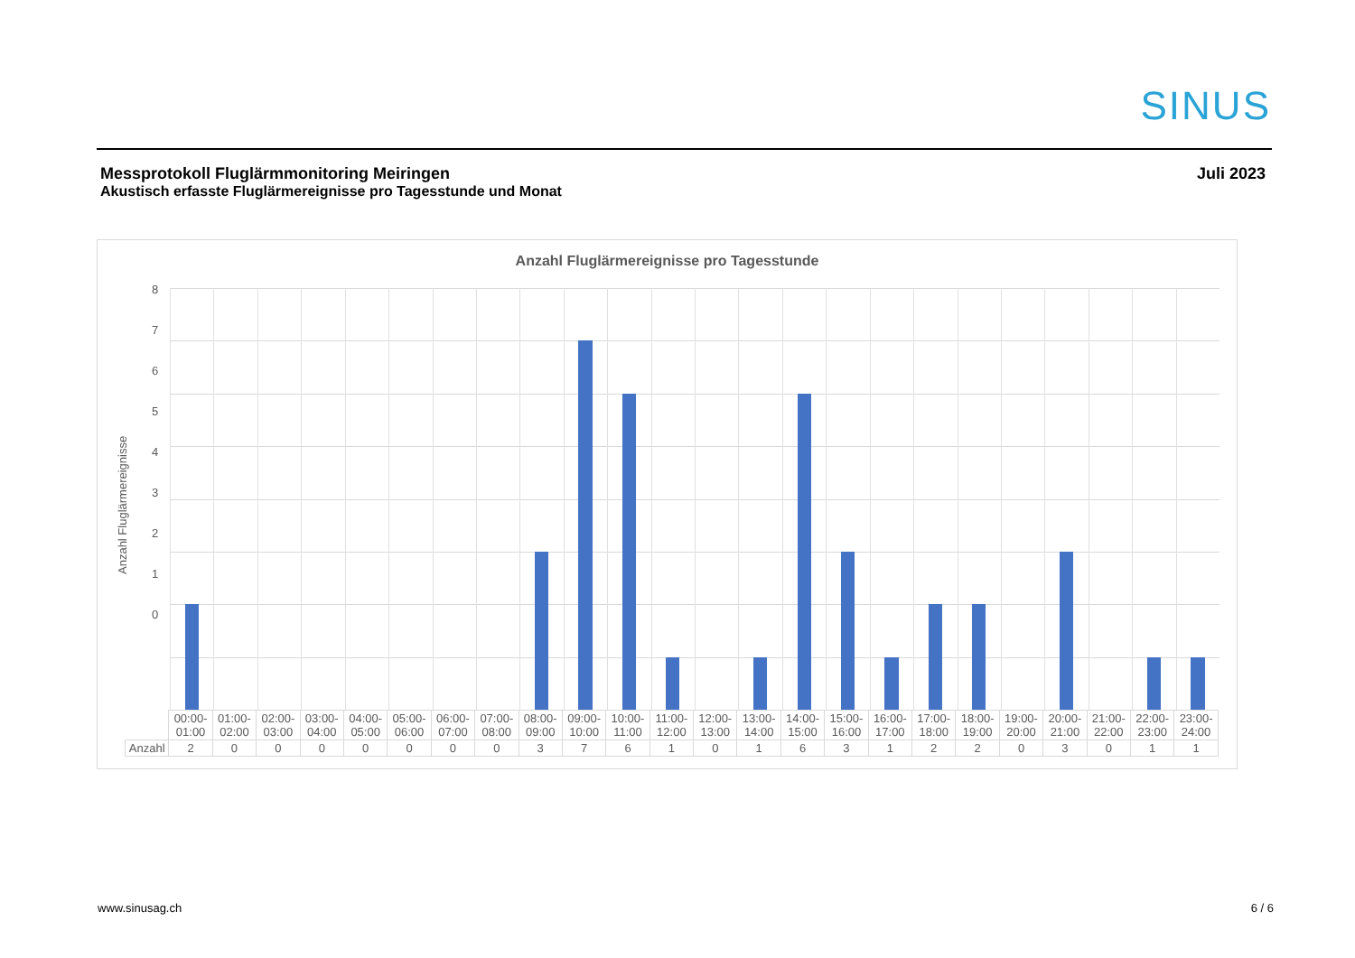SINUS
Messprotokoll Fluglärmmonitoring Meiringen
Akustisch erfasste Fluglärmereignisse pro Tagesstunde und Monat
Juli 2023
Anzahl Fluglärmereignisse pro Tagesstunde
Anzahl Fluglärmereignisse
8
7
6
5
4
3
2
1
0
| | 00:00- 01:00 | 01:00- 02:00 | 02:00- 03:00 | 03:00- 04:00 | 04:00- 05:00 | 05:00- 06:00 | 06:00- 07:00 | 07:00- 08:00 | 08:00- 09:00 | 09:00- 10:00 | 10:00- 11:00 | 11:00- 12:00 | 12:00- 13:00 | 13:00- 14:00 | 14:00- 15:00 | 15:00- 16:00 | 16:00- 17:00 | 17:00- 18:00 | 18:00- 19:00 | 19:00- 20:00 | 20:00- 21:00 | 21:00- 22:00 | 22:00- 23:00 | 23:00- 24:00 |
| --- | --- | --- | --- | --- | --- | --- | --- | --- | --- | --- | --- | --- | --- | --- | --- | --- | --- | --- | --- | --- | --- | --- | --- | --- |
| Anzahl | 2 | 0 | 0 | 0 | 0 | 0 | 0 | 0 | 3 | 7 | 6 | 1 | 0 | 1 | 6 | 3 | 1 | 2 | 2 | 0 | 3 | 0 | 1 | 1 |
www.sinusag.ch 6 / 6